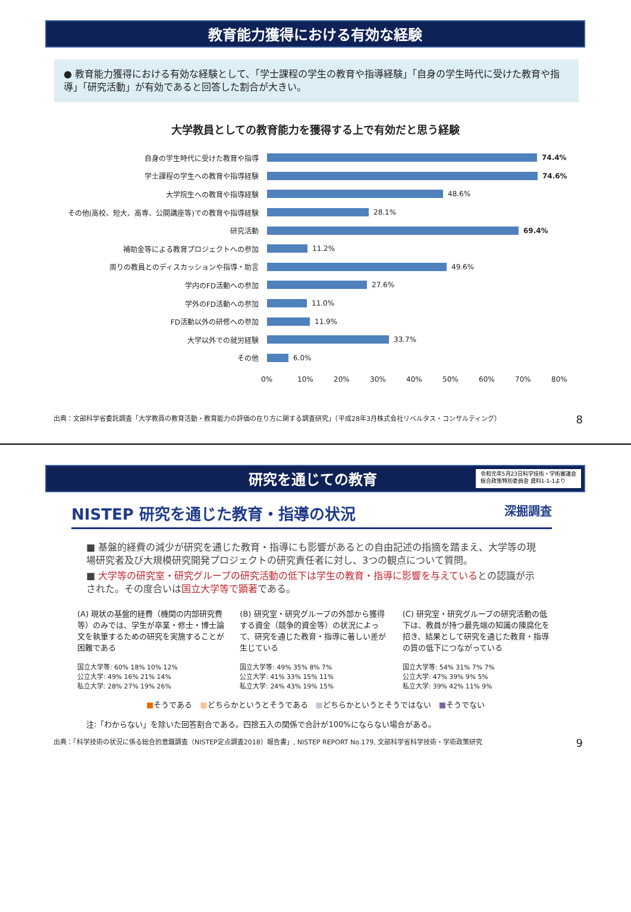教育能力獲得における有効な経験
● 教育能力獲得における有効な経験として、「学士課程の学生の教育や指導経験」「自身の学生時代に受けた教育や指導」「研究活動」が有効であると回答した割合が大きい。
大学教員としての教育能力を獲得する上で有効だと思う経験
自身の学生時代に受けた教育や指導 74.4%
学士課程の学生への教育や指導経験 74.6%
大学院生への教育や指導経験
48.6%
その他(高校、短大、高専、公開講座等)での教育や指導経験
28.1%
研究活動 69.4%
補助金等による教育プロジェクトへの参加
11.2%
周りの教員とのディスカッションや指導・助言
49.6%
学内のFD活動への参加
27.6%
学外のFD活動への参加
11.0%
FD活動以外の研修への参加
11.9%
大学以外での就労経験
33.7%
その他
6.0%
0% 10% 20% 30% 40% 50% 60% 70% 80%
出典：文部科学省委託調査「大学教員の教育活動・教育能力の評価の在り方に関する調査研究」（平成28年3月株式会社リベルタス・コンサルティング） 8
研究を通じての教育 令和元年5月23日科学技術・学術審議会
総合政策特別委員会 資料1-1-1より
NISTEP 研究を通じた教育・指導の状況 深掘調査
■ 基盤的経費の減少が研究を通じた教育・指導にも影響があるとの自由記述の指摘を踏まえ、大学等の現場研究者及び大規模研究開発プロジェクトの研究責任者に対し、3つの観点について質問。
■ 大学等の研究室・研究グループの研究活動の低下は学生の教育・指導に影響を与えているとの認識が示された。その度合いは国立大学等で顕著である。
(A) 現状の基盤的経費（機関の内部研究費等）のみでは、学生が卒業・修士・博士論文を執筆するための研究を実施することが困難である
国立大学等: 60% 18% 10% 12%
公立大学: 49% 16% 21% 14%
私立大学: 28% 27% 19% 26%
(B) 研究室・研究グループの外部から獲得する資金（競争的資金等）の状況によって、研究を通じた教育・指導に著しい差が生じている
国立大学等: 49% 35% 8% 7%
公立大学: 41% 33% 15% 11%
私立大学: 24% 43% 19% 15%
(C) 研究室・研究グループの研究活動の低下は、教員が持つ最先端の知識の陳腐化を招き、結果として研究を通じた教育・指導の質の低下につながっている
国立大学等: 54% 31% 7% 7%
公立大学: 47% 39% 9% 5%
私立大学: 39% 42% 11% 9%
■そうである　■どちらかというとそうである　■どちらかというとそうではない　■そうでない
注:「わからない」を除いた回答割合である。四捨五入の関係で合計が100%にならない場合がある。
出典：「科学技術の状況に係る総合的意識調査（NISTEP定点調査2018）報告書」, NISTEP REPORT No.179, 文部科学省科学技術・学術政策研究 9